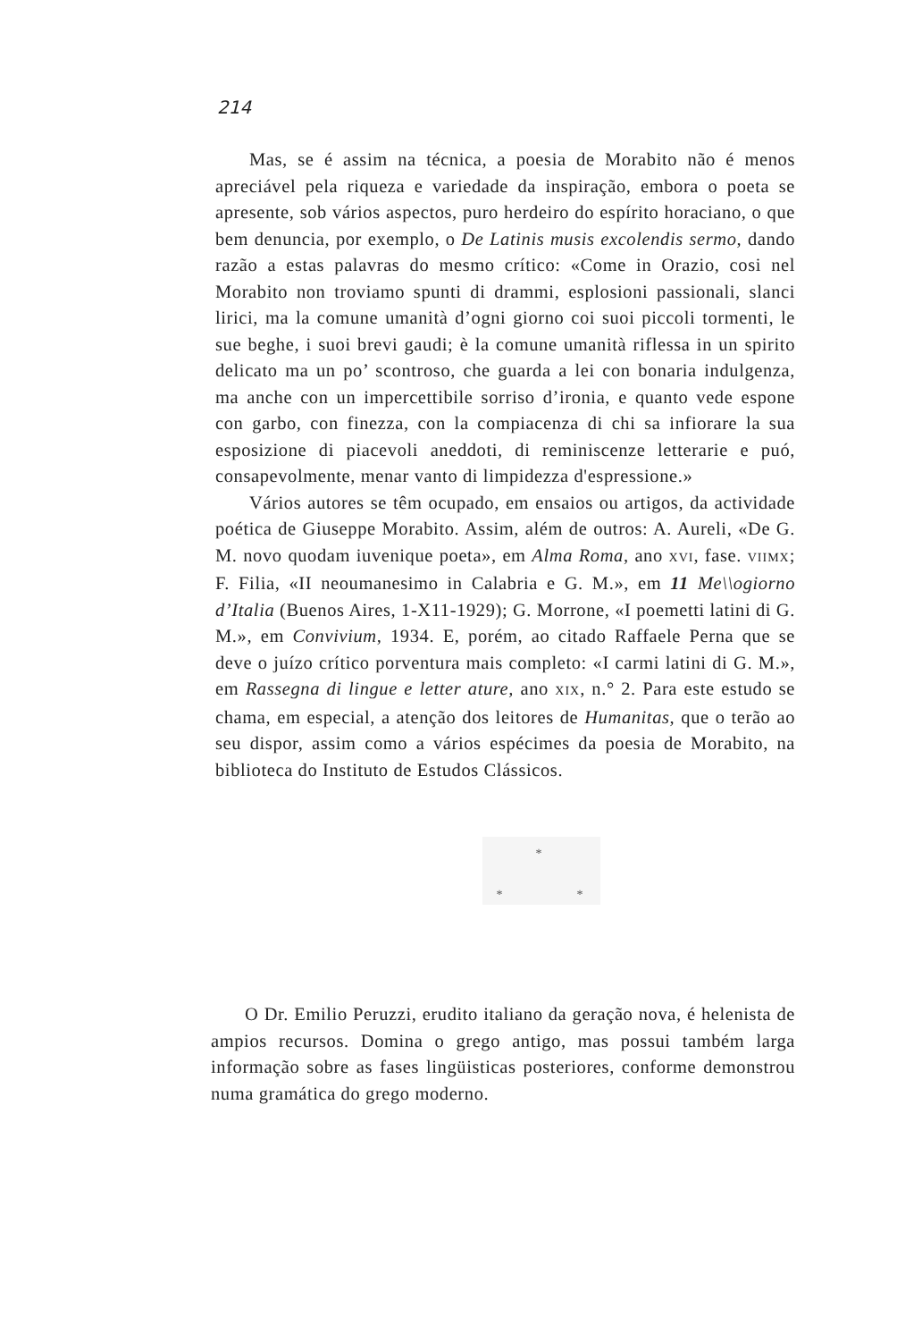214
Mas, se é assim na técnica, a poesia de Morabito não é menos apreciável pela riqueza e variedade da inspiração, embora o poeta se apresente, sob vários aspectos, puro herdeiro do espírito horaciano, o que bem denuncia, por exemplo, o De Latinis musis excolendis sermo, dando razão a estas palavras do mesmo crítico: «Come in Orazio, cosi nel Morabito non troviamo spunti di drammi, esplosioni passionali, slanci lirici, ma la comune umanità d’ogni giorno coi suoi piccoli tormenti, le sue beghe, i suoi brevi gaudi; è la comune umanità riflessa in un spirito delicato ma un po’ scontroso, che guarda a lei con bonaria indulgenza, ma anche con un impercettibile sorriso d’ironia, e quanto vede espone con garbo, con finezza, con la compiacenza di chi sa infiorare la sua esposizione di piacevoli aneddoti, di reminiscenze letterarie e puó, consapevolmente, menar vanto di limpidezza d'espressione.»
Vários autores se têm ocupado, em ensaios ou artigos, da actividade poética de Giuseppe Morabito. Assim, além de outros: A. Aureli, «De G. M. novo quodam iuvenique poeta», em Alma Roma, ano XVI, fase. VIIMX; F. Filia, «II neoumanesimo in Calabria e G. M.», em 11 Me\\ogiorno d’Italia (Buenos Aires, 1-X11-1929); G. Morrone, «I poemetti latini di G. M.», em Convivium, 1934. E, porém, ao citado Raffaele Perna que se deve o juízo crítico porventura mais completo: «I carmi latini di G. M.», em Rassegna di lingue e letter ature, ano XIX, n.° 2. Para este estudo se chama, em especial, a atenção dos leitores de Humanitas, que o terão ao seu dispor, assim como a vários espécimes da poesia de Morabito, na biblioteca do Instituto de Estudos Clássicos.
*
* *
O Dr. Emilio Peruzzi, erudito italiano da geração nova, é helenista de ampios recursos. Domina o grego antigo, mas possui também larga informação sobre as fases lingüisticas posteriores, conforme demonstrou numa gramática do grego moderno.